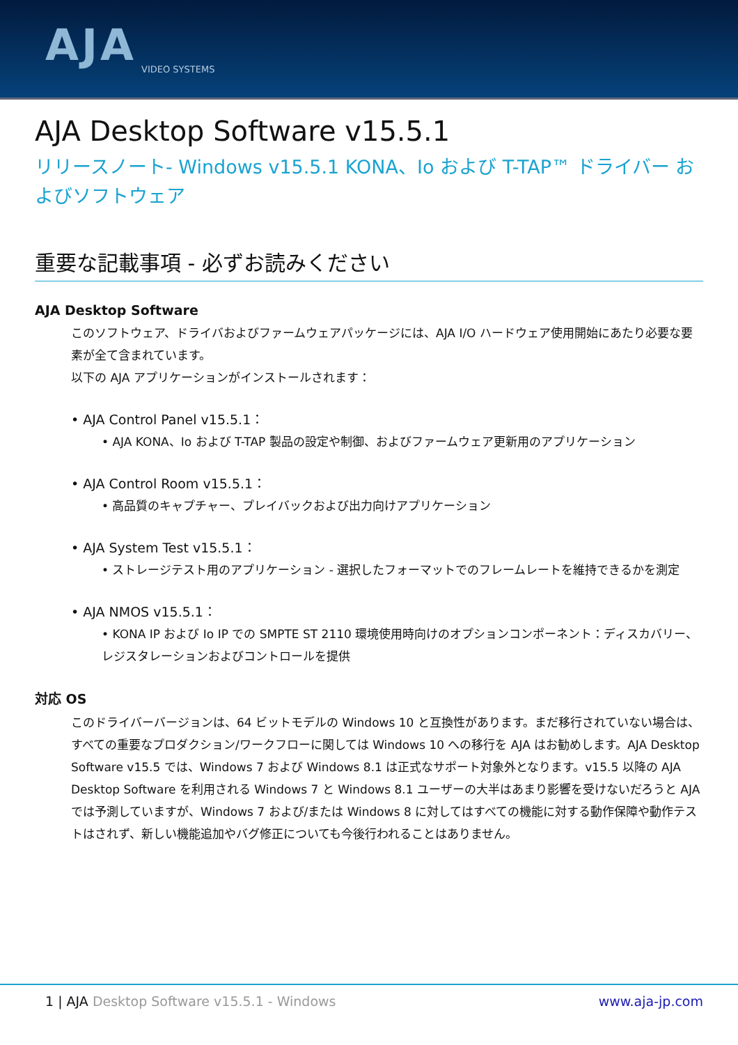AJA VIDEO SYSTEMS
AJA Desktop Software v15.5.1
リリースノート- Windows v15.5.1 KONA、Io および T-TAP™ ドライバー およびソフトウェア
重要な記載事項 - 必ずお読みください
AJA Desktop Software
このソフトウェア、ドライバおよびファームウェアパッケージには、AJA I/O ハードウェア使用開始にあたり必要な要素が全て含まれています。
以下の AJA アプリケーションがインストールされます：
• AJA Control Panel v15.5.1：
• AJA KONA、Io および T-TAP 製品の設定や制御、およびファームウェア更新用のアプリケーション
• AJA Control Room v15.5.1：
• 高品質のキャプチャー、プレイバックおよび出力向けアプリケーション
• AJA System Test v15.5.1：
• ストレージテスト用のアプリケーション - 選択したフォーマットでのフレームレートを維持できるかを測定
• AJA NMOS v15.5.1：
• KONA IP および Io IP での SMPTE ST 2110 環境使用時向けのオプションコンポーネント：ディスカバリー、レジスタレーションおよびコントロールを提供
対応 OS
このドライバーバージョンは、64 ビットモデルの Windows 10 と互換性があります。まだ移行されていない場合は、すべての重要なプロダクション/ワークフローに関しては Windows 10 への移行を AJA はお勧めします。AJA Desktop Software v15.5 では、Windows 7 および Windows 8.1 は正式なサポート対象外となります。v15.5 以降の AJA Desktop Software を利用される Windows 7 と Windows 8.1 ユーザーの大半はあまり影響を受けないだろうと AJA では予測していますが、Windows 7 および/または Windows 8 に対してはすべての機能に対する動作保障や動作テストはされず、新しい機能追加やバグ修正についても今後行われることはありません。
1 | AJA Desktop Software v15.5.1 - Windows www.aja-jp.com